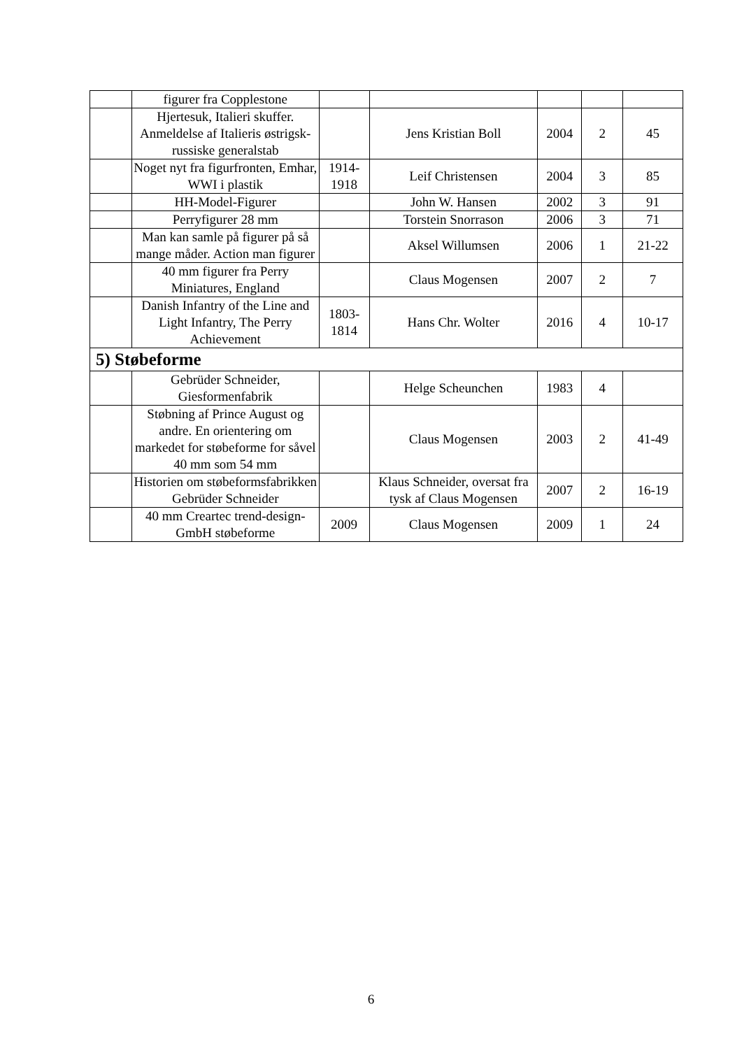| | figurer fra Copplestone | | | | | |
| | Hjertesuk, Italieri skuffer. Anmeldelse af Italieris østrigsk-russiske generalstab | | Jens Kristian Boll | 2004 | 2 | 45 |
| | Noget nyt fra figurfronten, Emhar, WWI i plastik | 1914-1918 | Leif Christensen | 2004 | 3 | 85 |
| | HH-Model-Figurer | | John W. Hansen | 2002 | 3 | 91 |
| | Perryfigurer 28 mm | | Torstein Snorrason | 2006 | 3 | 71 |
| | Man kan samle på figurer på så mange måder. Action man figurer | | Aksel Willumsen | 2006 | 1 | 21-22 |
| | 40 mm figurer fra Perry Miniatures, England | | Claus Mogensen | 2007 | 2 | 7 |
| | Danish Infantry of the Line and Light Infantry, The Perry Achievement | 1803-1814 | Hans Chr. Wolter | 2016 | 4 | 10-17 |
| 5) Støbeforme | | | | | | |
| | Gebrüder Schneider, Giesformenfabrik | | Helge Scheunchen | 1983 | 4 | |
| | Støbning af Prince August og andre. En orientering om markedet for støbeforme for såvel 40 mm som 54 mm | | Claus Mogensen | 2003 | 2 | 41-49 |
| | Historien om støbeformsfabrikken Gebrüder Schneider | | Klaus Schneider, oversat fra tysk af Claus Mogensen | 2007 | 2 | 16-19 |
| | 40 mm Creartec trend-design-GmbH støbeforme | 2009 | Claus Mogensen | 2009 | 1 | 24 |
6